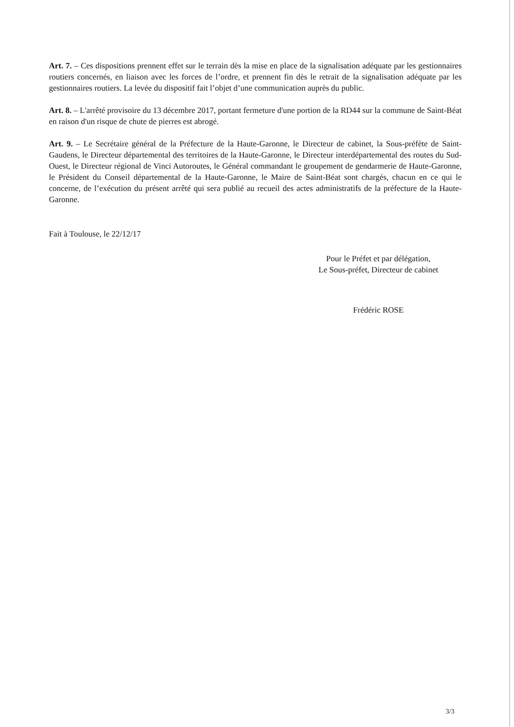Art. 7. – Ces dispositions prennent effet sur le terrain dès la mise en place de la signalisation adéquate par les gestionnaires routiers concernés, en liaison avec les forces de l’ordre, et prennent fin dès le retrait de la signalisation adéquate par les gestionnaires routiers. La levée du dispositif fait l’objet d’une communication auprès du public.
Art. 8. – L'arrêté provisoire du 13 décembre 2017, portant fermeture d'une portion de la RD44 sur la commune de Saint-Béat en raison d'un risque de chute de pierres est abrogé.
Art. 9. – Le Secrétaire général de la Préfecture de la Haute-Garonne, le Directeur de cabinet, la Sous-préfète de Saint-Gaudens, le Directeur départemental des territoires de la Haute-Garonne, le Directeur interdépartemental des routes du Sud-Ouest, le Directeur régional de Vinci Autoroutes, le Général commandant le groupement de gendarmerie de Haute-Garonne, le Président du Conseil départemental de la Haute-Garonne, le Maire de Saint-Béat sont chargés, chacun en ce qui le concerne, de l’exécution du présent arrêté qui sera publié au recueil des actes administratifs de la préfecture de la Haute-Garonne.
Fait à Toulouse, le 22/12/17
Pour le Préfet et par délégation,
Le Sous-préfet, Directeur de cabinet
Frédéric ROSE
3/3